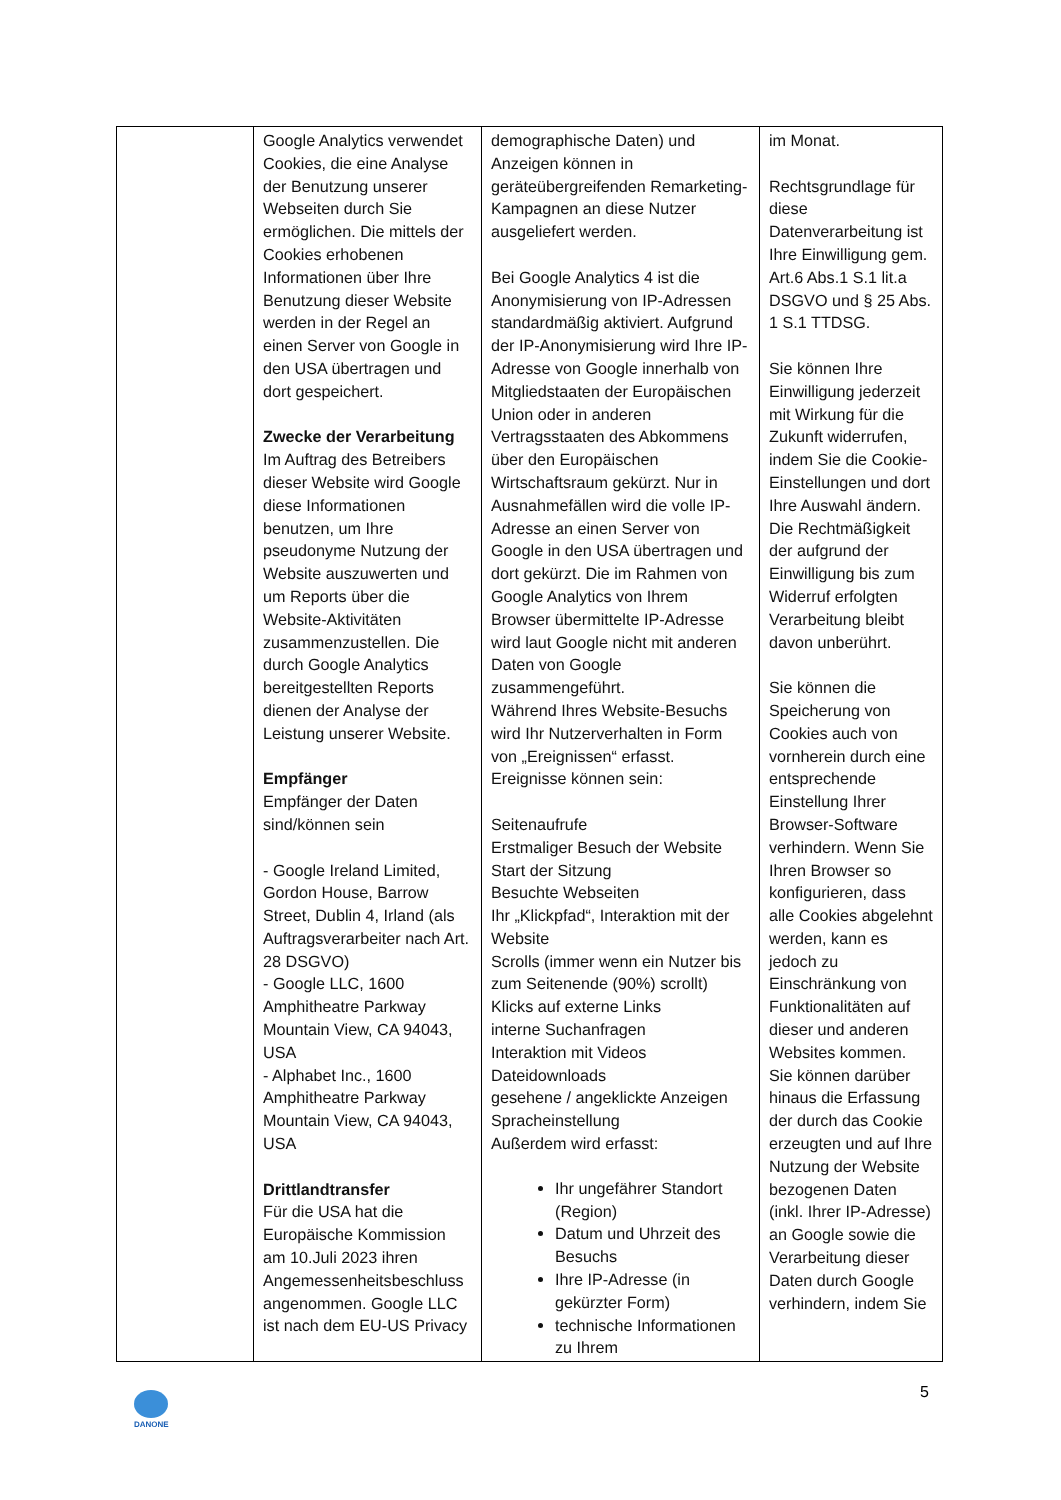| | Google Analytics verwendet Cookies, die eine Analyse der Benutzung unserer Webseiten durch Sie ermöglichen. Die mittels der Cookies erhobenen Informationen über Ihre Benutzung dieser Website werden in der Regel an einen Server von Google in den USA übertragen und dort gespeichert. Zwecke der Verarbeitung Im Auftrag des Betreibers dieser Website wird Google diese Informationen benutzen, um Ihre pseudonyme Nutzung der Website auszuwerten und um Reports über die Website-Aktivitäten zusammenzustellen. Die durch Google Analytics bereitgestellten Reports dienen der Analyse der Leistung unserer Website. Empfänger Empfänger der Daten sind/können sein - Google Ireland Limited, Gordon House, Barrow Street, Dublin 4, Irland (als Auftragsverarbeiter nach Art. 28 DSGVO) - Google LLC, 1600 Amphitheatre Parkway Mountain View, CA 94043, USA - Alphabet Inc., 1600 Amphitheatre Parkway Mountain View, CA 94043, USA Drittlandtransfer Für die USA hat die Europäische Kommission am 10.Juli 2023 ihren Angemessenheitsbeschluss angenommen. Google LLC ist nach dem EU-US Privacy | demographische Daten) und Anzeigen können in geräteübergreifenden Remarketing-Kampagnen an diese Nutzer ausgeliefert werden. Bei Google Analytics 4 ist die Anonymisierung von IP-Adressen standardmäßig aktiviert. Aufgrund der IP-Anonymisierung wird Ihre IP-Adresse von Google innerhalb von Mitgliedstaaten der Europäischen Union oder in anderen Vertragsstaaten des Abkommens über den Europäischen Wirtschaftsraum gekürzt. Nur in Ausnahmefällen wird die volle IP-Adresse an einen Server von Google in den USA übertragen und dort gekürzt. Die im Rahmen von Google Analytics von Ihrem Browser übermittelte IP-Adresse wird laut Google nicht mit anderen Daten von Google zusammengeführt. Während Ihres Website-Besuchs wird Ihr Nutzerverhalten in Form von „Ereignissen“ erfasst. Ereignisse können sein: Seitenaufrufe Erstmaliger Besuch der Website Start der Sitzung Besuchte Webseiten Ihr „Klickpfad“, Interaktion mit der Website Scrolls (immer wenn ein Nutzer bis zum Seitenende (90%) scrollt) Klicks auf externe Links interne Suchanfragen Interaktion mit Videos Dateidownloads gesehene / angeklickte Anzeigen Spracheinstellung Außerdem wird erfasst: Ihr ungefährer Standort (Region) Datum und Uhrzeit des Besuchs Ihre IP-Adresse (in gekürzter Form) technische Informationen zu Ihrem | im Monat. Rechtsgrundlage für diese Datenverarbeitung ist Ihre Einwilligung gem. Art.6 Abs.1 S.1 lit.a DSGVO und § 25 Abs. 1 S.1 TTDSG. Sie können Ihre Einwilligung jederzeit mit Wirkung für die Zukunft widerrufen, indem Sie die Cookie-Einstellungen und dort Ihre Auswahl ändern. Die Rechtmäßigkeit der aufgrund der Einwilligung bis zum Widerruf erfolgten Verarbeitung bleibt davon unberührt. Sie können die Speicherung von Cookies auch von vornherein durch eine entsprechende Einstellung Ihrer Browser-Software verhindern. Wenn Sie Ihren Browser so konfigurieren, dass alle Cookies abgelehnt werden, kann es jedoch zu Einschränkung von Funktionalitäten auf dieser und anderen Websites kommen. Sie können darüber hinaus die Erfassung der durch das Cookie erzeugten und auf Ihre Nutzung der Website bezogenen Daten (inkl. Ihrer IP-Adresse) an Google sowie die Verarbeitung dieser Daten durch Google verhindern, indem Sie |
5
DANONE